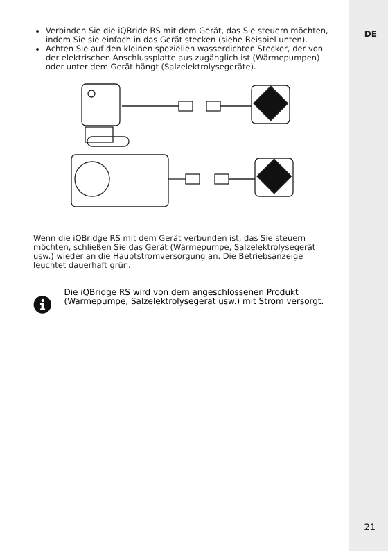DE
Verbinden Sie die iQBride RS mit dem Gerät, das Sie steuern möchten, indem Sie sie einfach in das Gerät stecken (siehe Beispiel unten).
Achten Sie auf den kleinen speziellen wasserdichten Stecker, der von der elektrischen Anschlussplatte aus zugänglich ist (Wärmepumpen) oder unter dem Gerät hängt (Salzelektrolysegeräte).
Wenn die iQBridge RS mit dem Gerät verbunden ist, das Sie steuern möchten, schließen Sie das Gerät (Wärmepumpe, Salzelektrolysegerät usw.) wieder an die Hauptstromversorgung an. Die Betriebsanzeige leuchtet dauerhaft grün.
Die iQBridge RS wird von dem angeschlossenen Produkt (Wärmepumpe, Salzelektrolysegerät usw.) mit Strom versorgt.
21